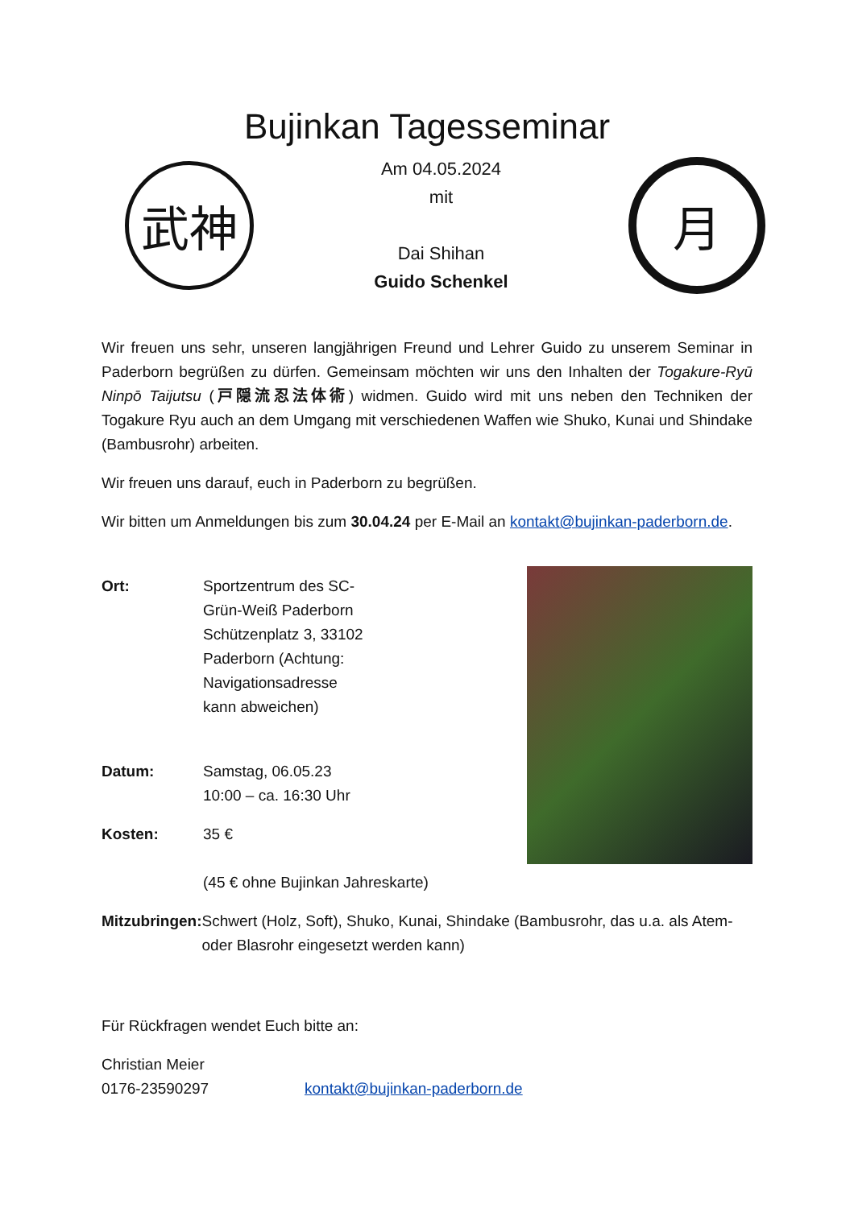Bujinkan Tagesseminar
武神
Am 04.05.2024
mit
Dai Shihan
Guido Schenkel
月
Wir freuen uns sehr, unseren langjährigen Freund und Lehrer Guido zu unserem Seminar in Paderborn begrüßen zu dürfen. Gemeinsam möchten wir uns den Inhalten der Togakure-Ryū Ninpō Taijutsu (戸隠流忍法体術) widmen. Guido wird mit uns neben den Techniken der Togakure Ryu auch an dem Umgang mit verschiedenen Waffen wie Shuko, Kunai und Shindake (Bambusrohr) arbeiten.
Wir freuen uns darauf, euch in Paderborn zu begrüßen.
Wir bitten um Anmeldungen bis zum 30.04.24 per E-Mail an kontakt@bujinkan-paderborn.de.
Ort: Sportzentrum des SC-Grün-Weiß Paderborn Schützenplatz 3, 33102 Paderborn (Achtung: Navigationsadresse kann abweichen)
Datum: Samstag, 06.05.23
10:00 – ca. 16:30 Uhr
Kosten: 35 €
(45 € ohne Bujinkan Jahreskarte)
Mitzubringen:
Schwert (Holz, Soft), Shuko, Kunai, Shindake (Bambusrohr, das u.a. als Atem- oder Blasrohr eingesetzt werden kann)
Für Rückfragen wendet Euch bitte an:
Christian Meier
0176-23590297 kontakt@bujinkan-paderborn.de